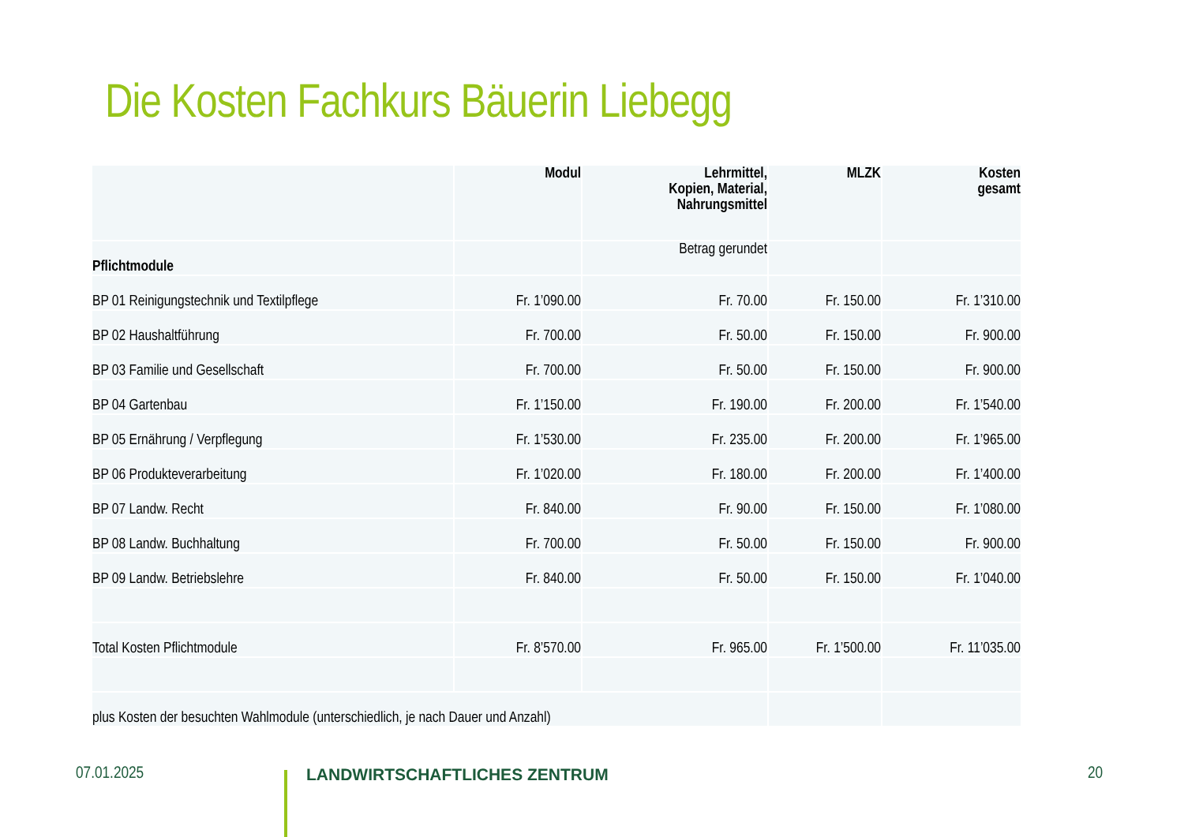Die Kosten Fachkurs Bäuerin Liebegg
| | Modul | Lehrmittel, Kopien, Material, Nahrungsmittel | MLZK | Kosten gesamt |
| --- | --- | --- | --- | --- |
| Pflichtmodule | | Betrag gerundet | | |
| BP 01 Reinigungstechnik und Textilpflege | Fr. 1’090.00 | Fr. 70.00 | Fr. 150.00 | Fr. 1’310.00 |
| BP 02 Haushaltführung | Fr. 700.00 | Fr. 50.00 | Fr. 150.00 | Fr. 900.00 |
| BP 03 Familie und Gesellschaft | Fr. 700.00 | Fr. 50.00 | Fr. 150.00 | Fr. 900.00 |
| BP 04 Gartenbau | Fr. 1’150.00 | Fr. 190.00 | Fr. 200.00 | Fr. 1’540.00 |
| BP 05 Ernährung / Verpflegung | Fr. 1’530.00 | Fr. 235.00 | Fr. 200.00 | Fr. 1’965.00 |
| BP 06 Produkteverarbeitung | Fr. 1’020.00 | Fr. 180.00 | Fr. 200.00 | Fr. 1’400.00 |
| BP 07 Landw. Recht | Fr. 840.00 | Fr. 90.00 | Fr. 150.00 | Fr. 1’080.00 |
| BP 08 Landw. Buchhaltung | Fr. 700.00 | Fr. 50.00 | Fr. 150.00 | Fr. 900.00 |
| BP 09 Landw. Betriebslehre | Fr. 840.00 | Fr. 50.00 | Fr. 150.00 | Fr. 1’040.00 |
| Total Kosten Pflichtmodule | Fr. 8’570.00 | Fr. 965.00 | Fr. 1’500.00 | Fr. 11’035.00 |
| plus Kosten der besuchten Wahlmodule (unterschiedlich, je nach Dauer und Anzahl) | | | | |
07.01.2025 LANDWIRTSCHAFTLICHES ZENTRUM 20